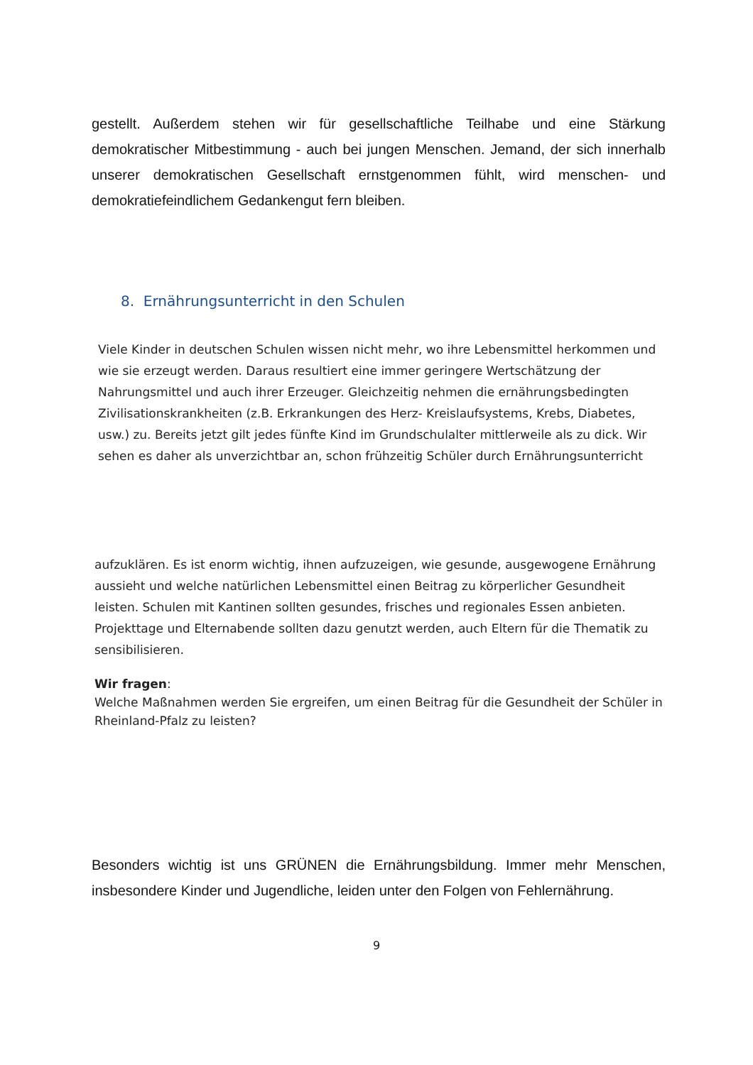gestellt. Außerdem stehen wir für gesellschaftliche Teilhabe und eine Stärkung demokratischer Mitbestimmung - auch bei jungen Menschen. Jemand, der sich innerhalb unserer demokratischen Gesellschaft ernstgenommen fühlt, wird menschen- und demokratiefeindlichem Gedankengut fern bleiben.
8. Ernährungsunterricht in den Schulen
Viele Kinder in deutschen Schulen wissen nicht mehr, wo ihre Lebensmittel herkommen und wie sie erzeugt werden. Daraus resultiert eine immer geringere Wertschätzung der Nahrungsmittel und auch ihrer Erzeuger. Gleichzeitig nehmen die ernährungsbedingten Zivilisationskrankheiten (z.B. Erkrankungen des Herz- Kreislaufsystems, Krebs, Diabetes, usw.) zu. Bereits jetzt gilt jedes fünfte Kind im Grundschulalter mittlerweile als zu dick. Wir sehen es daher als unverzichtbar an, schon frühzeitig Schüler durch Ernährungsunterricht
aufzuklären. Es ist enorm wichtig, ihnen aufzuzeigen, wie gesunde, ausgewogene Ernährung aussieht und welche natürlichen Lebensmittel einen Beitrag zu körperlicher Gesundheit leisten. Schulen mit Kantinen sollten gesundes, frisches und regionales Essen anbieten. Projekttage und Elternabende sollten dazu genutzt werden, auch Eltern für die Thematik zu sensibilisieren.
Wir fragen:
Welche Maßnahmen werden Sie ergreifen, um einen Beitrag für die Gesundheit der Schüler in Rheinland-Pfalz zu leisten?
Besonders wichtig ist uns GRÜNEN die Ernährungsbildung. Immer mehr Menschen, insbesondere Kinder und Jugendliche, leiden unter den Folgen von Fehlernährung.
9